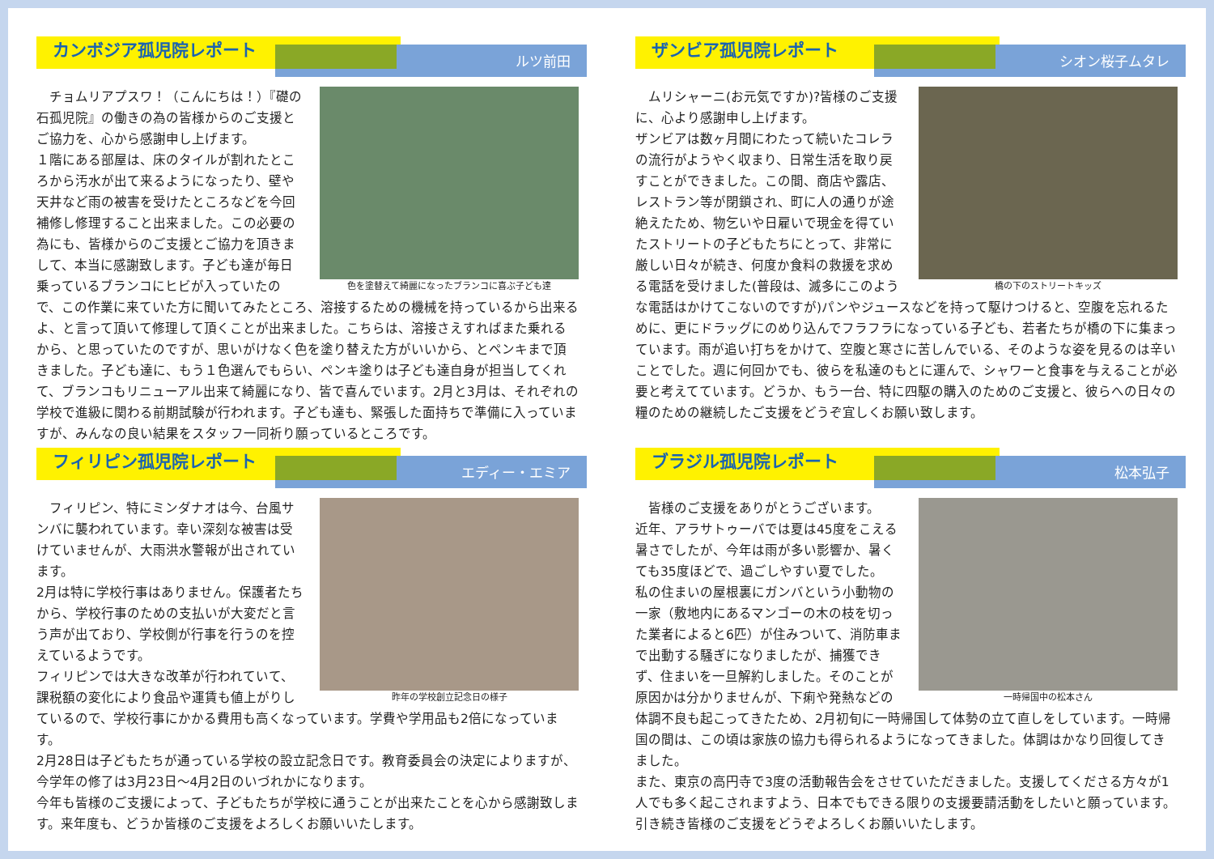カンボジア孤児院レポート
ルツ前田
色を塗替えて綺麗になったブランコに喜ぶ子ども達
　チョムリアプスワ！（こんにちは！）『礎の石孤児院』の働きの為の皆様からのご支援とご協力を、心から感謝申し上げます。
１階にある部屋は、床のタイルが割れたところから汚水が出て来るようになったり、壁や天井など雨の被害を受けたところなどを今回補修し修理すること出来ました。この必要の為にも、皆様からのご支援とご協力を頂きまして、本当に感謝致します。子ども達が毎日乗っているブランコにヒビが入っていたので、この作業に来ていた方に聞いてみたところ、溶接するための機械を持っているから出来るよ、と言って頂いて修理して頂くことが出来ました。こちらは、溶接さえすればまた乗れるから、と思っていたのですが、思いがけなく色を塗り替えた方がいいから、とペンキまで頂きました。子ども達に、もう１色選んでもらい、ペンキ塗りは子ども達自身が担当してくれて、ブランコもリニューアル出来て綺麗になり、皆で喜んでいます。2月と3月は、それぞれの学校で進級に関わる前期試験が行われます。子ども達も、緊張した面持ちで準備に入っていますが、みんなの良い結果をスタッフ一同祈り願っているところです。
ザンビア孤児院レポート
シオン桜子ムタレ
橋の下のストリートキッズ
　ムリシャーニ(お元気ですか)?皆様のご支援に、心より感謝申し上げます。
ザンビアは数ヶ月間にわたって続いたコレラの流行がようやく収まり、日常生活を取り戻すことができました。この間、商店や露店、レストラン等が閉鎖され、町に人の通りが途絶えたため、物乞いや日雇いで現金を得ていたストリートの子どもたちにとって、非常に厳しい日々が続き、何度か食料の救援を求める電話を受けました(普段は、滅多にこのような電話はかけてこないのですが)パンやジュースなどを持って駆けつけると、空腹を忘れるために、更にドラッグにのめり込んでフラフラになっている子ども、若者たちが橋の下に集まっています。雨が追い打ちをかけて、空腹と寒さに苦しんでいる、そのような姿を見るのは辛いことでした。週に何回かでも、彼らを私達のもとに運んで、シャワーと食事を与えることが必要と考えてています。どうか、もう一台、特に四駆の購入のためのご支援と、彼らへの日々の糧のための継続したご支援をどうぞ宜しくお願い致します。
フィリピン孤児院レポート
エディー・エミア
昨年の学校創立記念日の様子
　フィリピン、特にミンダナオは今、台風サンバに襲われています。幸い深刻な被害は受けていませんが、大雨洪水警報が出されています。
2月は特に学校行事はありません。保護者たちから、学校行事のための支払いが大変だと言う声が出ており、学校側が行事を行うのを控えているようです。
フィリピンでは大きな改革が行われていて、課税額の変化により食品や運賃も値上がりしているので、学校行事にかかる費用も高くなっています。学費や学用品も2倍になっています。
2月28日は子どもたちが通っている学校の設立記念日です。教育委員会の決定によりますが、今学年の修了は3月23日〜4月2日のいづれかになります。
今年も皆様のご支援によって、子どもたちが学校に通うことが出来たことを心から感謝致します。来年度も、どうか皆様のご支援をよろしくお願いいたします。
ブラジル孤児院レポート
松本弘子
一時帰国中の松本さん
　皆様のご支援をありがとうございます。
近年、アラサトゥーバでは夏は45度をこえる暑さでしたが、今年は雨が多い影響か、暑くても35度ほどで、過ごしやすい夏でした。
私の住まいの屋根裏にガンバという小動物の一家（敷地内にあるマンゴーの木の枝を切った業者によると6匹）が住みついて、消防車まで出動する騒ぎになりましたが、捕獲できず、住まいを一旦解約しました。そのことが原因かは分かりませんが、下痢や発熱などの体調不良も起こってきたため、2月初旬に一時帰国して体勢の立て直しをしています。一時帰国の間は、この頃は家族の協力も得られるようになってきました。体調はかなり回復してきました。
また、東京の高円寺で3度の活動報告会をさせていただきました。支援してくださる方々が1人でも多く起こされますよう、日本でもできる限りの支援要請活動をしたいと願っています。
引き続き皆様のご支援をどうぞよろしくお願いいたします。